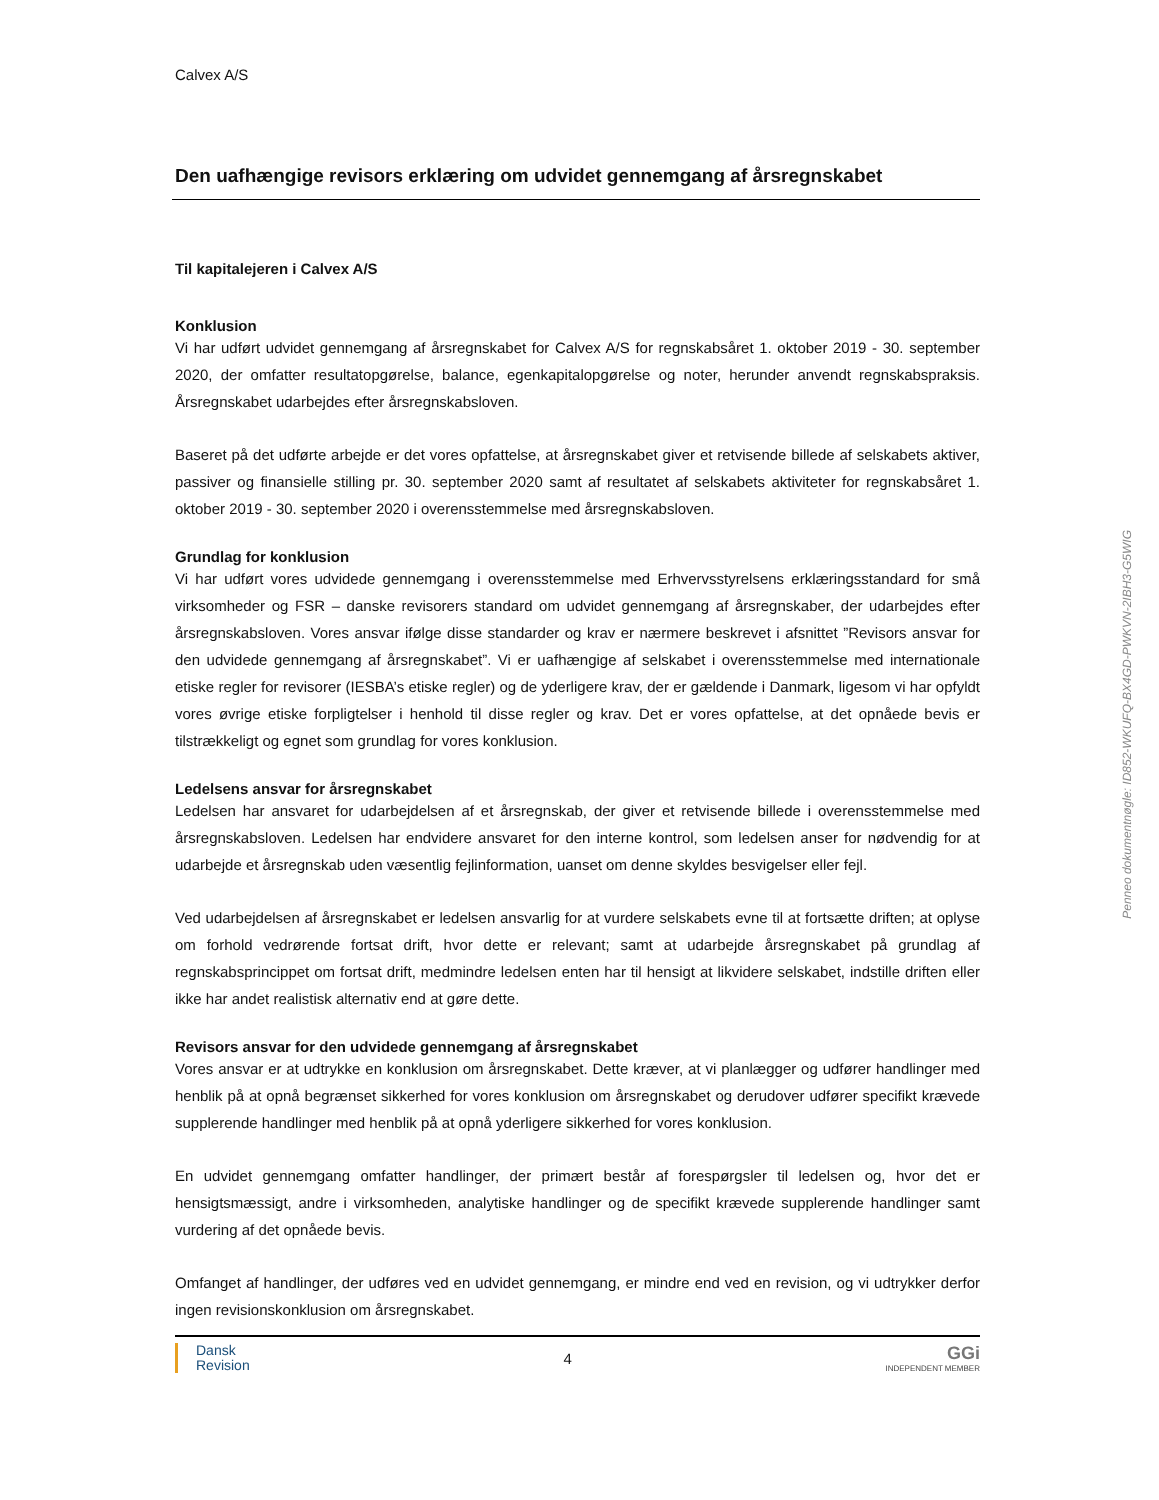Calvex A/S
Den uafhængige revisors erklæring om udvidet gennemgang af årsregnskabet
Til kapitalejeren i Calvex A/S
Konklusion
Vi har udført udvidet gennemgang af årsregnskabet for Calvex A/S for regnskabsåret 1. oktober 2019 - 30. september 2020, der omfatter resultatopgørelse, balance, egenkapitalopgørelse og noter, herunder anvendt regnskabspraksis. Årsregnskabet udarbejdes efter årsregnskabsloven.
Baseret på det udførte arbejde er det vores opfattelse, at årsregnskabet giver et retvisende billede af selskabets aktiver, passiver og finansielle stilling pr. 30. september 2020 samt af resultatet af selskabets aktiviteter for regnskabsåret 1. oktober 2019 - 30. september 2020 i overensstemmelse med årsregnskabsloven.
Grundlag for konklusion
Vi har udført vores udvidede gennemgang i overensstemmelse med Erhvervsstyrelsens erklæringsstandard for små virksomheder og FSR – danske revisorers standard om udvidet gennemgang af årsregnskaber, der udarbejdes efter årsregnskabsloven. Vores ansvar ifølge disse standarder og krav er nærmere beskrevet i afsnittet ”Revisors ansvar for den udvidede gennemgang af årsregnskabet”. Vi er uafhængige af selskabet i overensstemmelse med internationale etiske regler for revisorer (IESBA’s etiske regler) og de yderligere krav, der er gældende i Danmark, ligesom vi har opfyldt vores øvrige etiske forpligtelser i henhold til disse regler og krav. Det er vores opfattelse, at det opnåede bevis er tilstrækkeligt og egnet som grundlag for vores konklusion.
Ledelsens ansvar for årsregnskabet
Ledelsen har ansvaret for udarbejdelsen af et årsregnskab, der giver et retvisende billede i overensstemmelse med årsregnskabsloven. Ledelsen har endvidere ansvaret for den interne kontrol, som ledelsen anser for nødvendig for at udarbejde et årsregnskab uden væsentlig fejlinformation, uanset om denne skyldes besvigelser eller fejl.
Ved udarbejdelsen af årsregnskabet er ledelsen ansvarlig for at vurdere selskabets evne til at fortsætte driften; at oplyse om forhold vedrørende fortsat drift, hvor dette er relevant; samt at udarbejde årsregnskabet på grundlag af regnskabsprincippet om fortsat drift, medmindre ledelsen enten har til hensigt at likvidere selskabet, indstille driften eller ikke har andet realistisk alternativ end at gøre dette.
Revisors ansvar for den udvidede gennemgang af årsregnskabet
Vores ansvar er at udtrykke en konklusion om årsregnskabet. Dette kræver, at vi planlægger og udfører handlinger med henblik på at opnå begrænset sikkerhed for vores konklusion om årsregnskabet og derudover udfører specifikt krævede supplerende handlinger med henblik på at opnå yderligere sikkerhed for vores konklusion.
En udvidet gennemgang omfatter handlinger, der primært består af forespørgsler til ledelsen og, hvor det er hensigtsmæssigt, andre i virksomheden, analytiske handlinger og de specifikt krævede supplerende handlinger samt vurdering af det opnåede bevis.
Omfanget af handlinger, der udføres ved en udvidet gennemgang, er mindre end ved en revision, og vi udtrykker derfor ingen revisionskonklusion om årsregnskabet.
Dansk
Revision
4
GGi
INDEPENDENT MEMBER
Penneo dokumentnøgle: ID852-WKUFQ-BX4GD-PWKVN-2IBH3-G5WIG